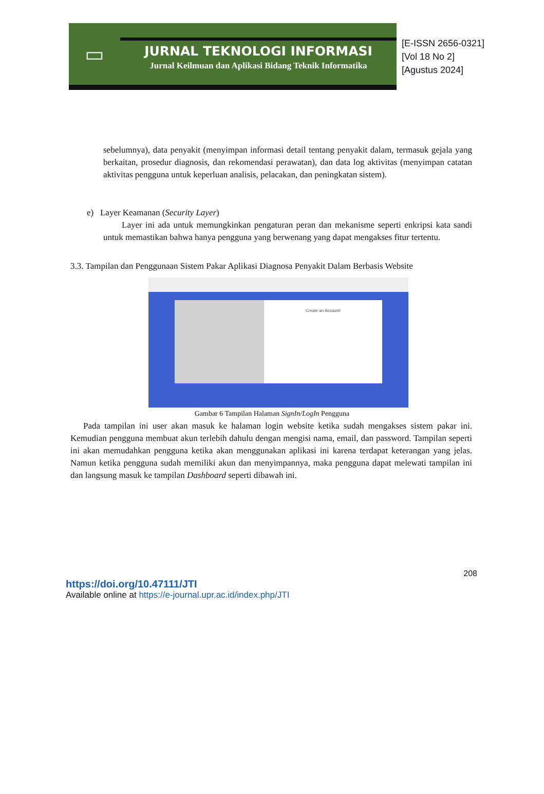▭
JURNAL TEKNOLOGI INFORMASI
Jurnal Keilmuan dan Aplikasi Bidang Teknik Informatika
[E-ISSN 2656-0321]
[Vol 18 No 2]
[Agustus 2024]
sebelumnya), data penyakit (menyimpan informasi detail tentang penyakit dalam, termasuk gejala yang berkaitan, prosedur diagnosis, dan rekomendasi perawatan), dan data log aktivitas (menyimpan catatan aktivitas pengguna untuk keperluan analisis, pelacakan, dan peningkatan sistem).
e) Layer Keamanan (Security Layer)
Layer ini ada untuk memungkinkan pengaturan peran dan mekanisme seperti enkripsi kata sandi untuk memastikan bahwa hanya pengguna yang berwenang yang dapat mengakses fitur tertentu.
3.3. Tampilan dan Penggunaan Sistem Pakar Aplikasi Diagnosa Penyakit Dalam Berbasis Website
Create an Account!
Gambar 6 Tampilan Halaman SignIn/LogIn Pengguna
Pada tampilan ini user akan masuk ke halaman login website ketika sudah mengakses sistem pakar ini. Kemudian pengguna membuat akun terlebih dahulu dengan mengisi nama, email, dan password. Tampilan seperti ini akan memudahkan pengguna ketika akan menggunakan aplikasi ini karena terdapat keterangan yang jelas. Namun ketika pengguna sudah memiliki akun dan menyimpannya, maka pengguna dapat melewati tampilan ini dan langsung masuk ke tampilan Dashboard seperti dibawah ini.
208
https://doi.org/10.47111/JTI
Available online at https://e-journal.upr.ac.id/index.php/JTI